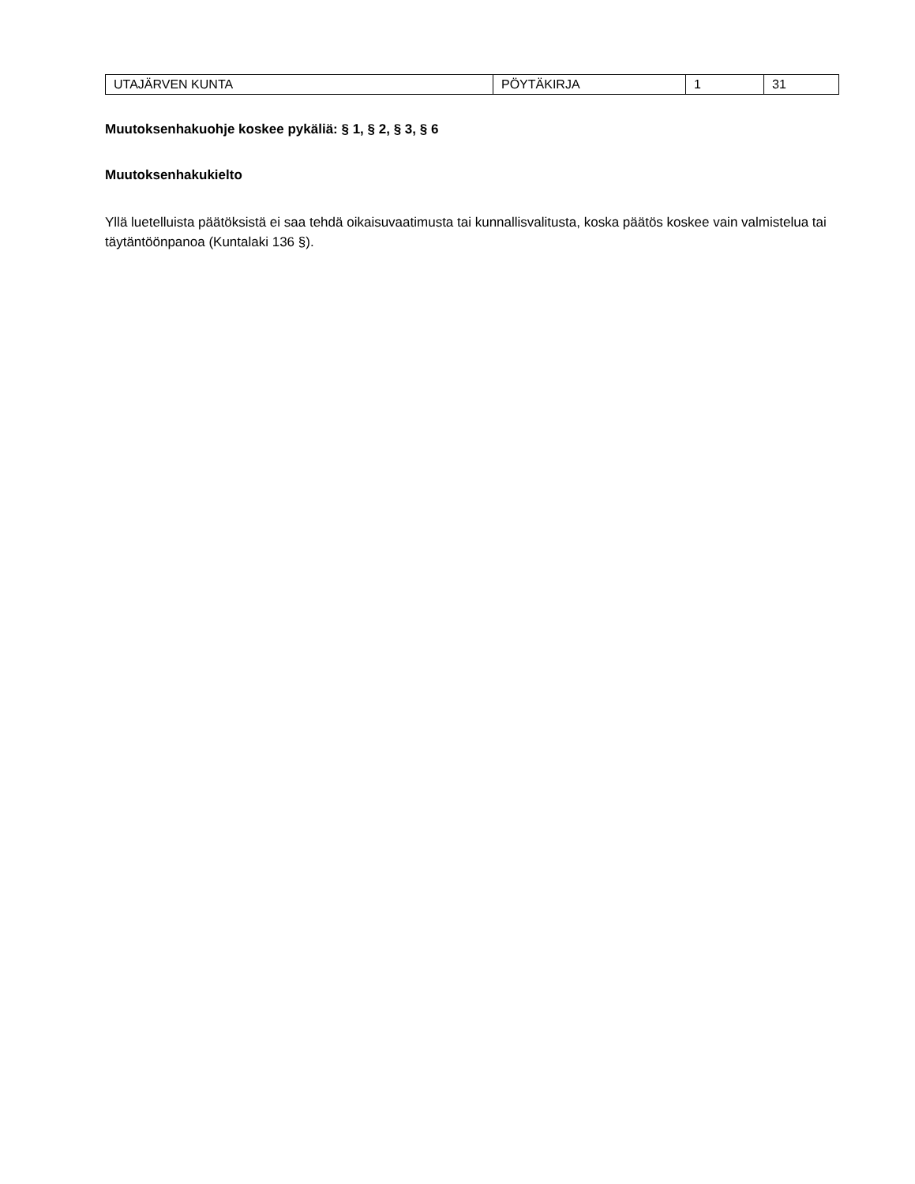| UTAJÄRVEN KUNTA | PÖYTÄKIRJA | 1 | 31 |
Muutoksenhakuohje koskee pykäliä: § 1, § 2, § 3, § 6
Muutoksenhakukielto
Yllä luetelluista päätöksistä ei saa tehdä oikaisuvaatimusta tai kunnallisvalitusta, koska päätös koskee vain valmistelua tai täytäntöönpanoa (Kuntalaki 136 §).